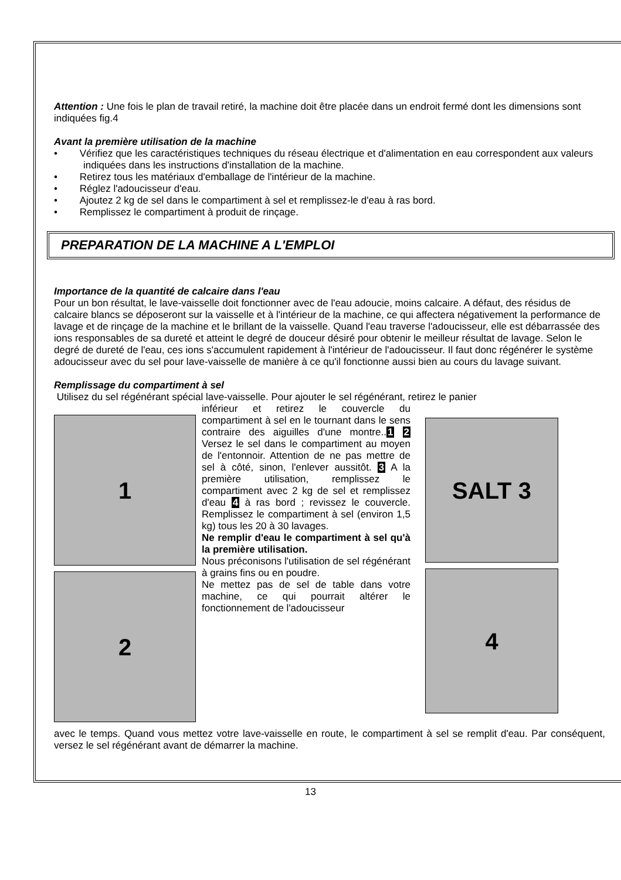Attention : Une fois le plan de travail retiré, la machine doit être placée dans un endroit fermé dont les dimensions sont indiquées fig.4
Avant la première utilisation de la machine
• Vérifiez que les caractéristiques techniques du réseau électrique et d'alimentation en eau correspondent aux valeurs indiquées dans les instructions d'installation de la machine.
• Retirez tous les matériaux d'emballage de l'intérieur de la machine.
• Réglez l'adoucisseur d'eau.
• Ajoutez 2 kg de sel dans le compartiment à sel et remplissez-le d'eau à ras bord.
• Remplissez le compartiment à produit de rinçage.
PREPARATION DE LA MACHINE A L'EMPLOI
Importance de la quantité de calcaire dans l'eau
Pour un bon résultat, le lave-vaisselle doit fonctionner avec de l'eau adoucie, moins calcaire. A défaut, des résidus de calcaire blancs se déposeront sur la vaisselle et à l'intérieur de la machine, ce qui affectera négativement la performance de lavage et de rinçage de la machine et le brillant de la vaisselle. Quand l'eau traverse l'adoucisseur, elle est débarrassée des ions responsables de sa dureté et atteint le degré de douceur désiré pour obtenir le meilleur résultat de lavage. Selon le degré de dureté de l'eau, ces ions s'accumulent rapidement à l'intérieur de l'adoucisseur. Il faut donc régénérer le système adoucisseur avec du sel pour lave-vaisselle de manière à ce qu'il fonctionne aussi bien au cours du lavage suivant.
Remplissage du compartiment à sel
Utilisez du sel régénérant spécial lave-vaisselle. Pour ajouter le sel régénérant, retirez le panier
1
2
inférieur et retirez le couvercle du compartiment à sel en le tournant dans le sens contraire des aiguilles d'une montre..1 2 Versez le sel dans le compartiment au moyen de l'entonnoir. Attention de ne pas mettre de sel à côté, sinon, l'enlever aussitôt. 3 A la première utilisation, remplissez le compartiment avec 2 kg de sel et remplissez d'eau 4 à ras bord ; revissez le couvercle. Remplissez le compartiment à sel (environ 1,5 kg) tous les 20 à 30 lavages.
Ne remplir d'eau le compartiment à sel qu'à la première utilisation.
Nous préconisons l'utilisation de sel régénérant à grains fins ou en poudre.
Ne mettez pas de sel de table dans votre machine, ce qui pourrait altérer le fonctionnement de l'adoucisseur
SALT 3
4
avec le temps. Quand vous mettez votre lave-vaisselle en route, le compartiment à sel se remplit d'eau. Par conséquent, versez le sel régénérant avant de démarrer la machine.
13